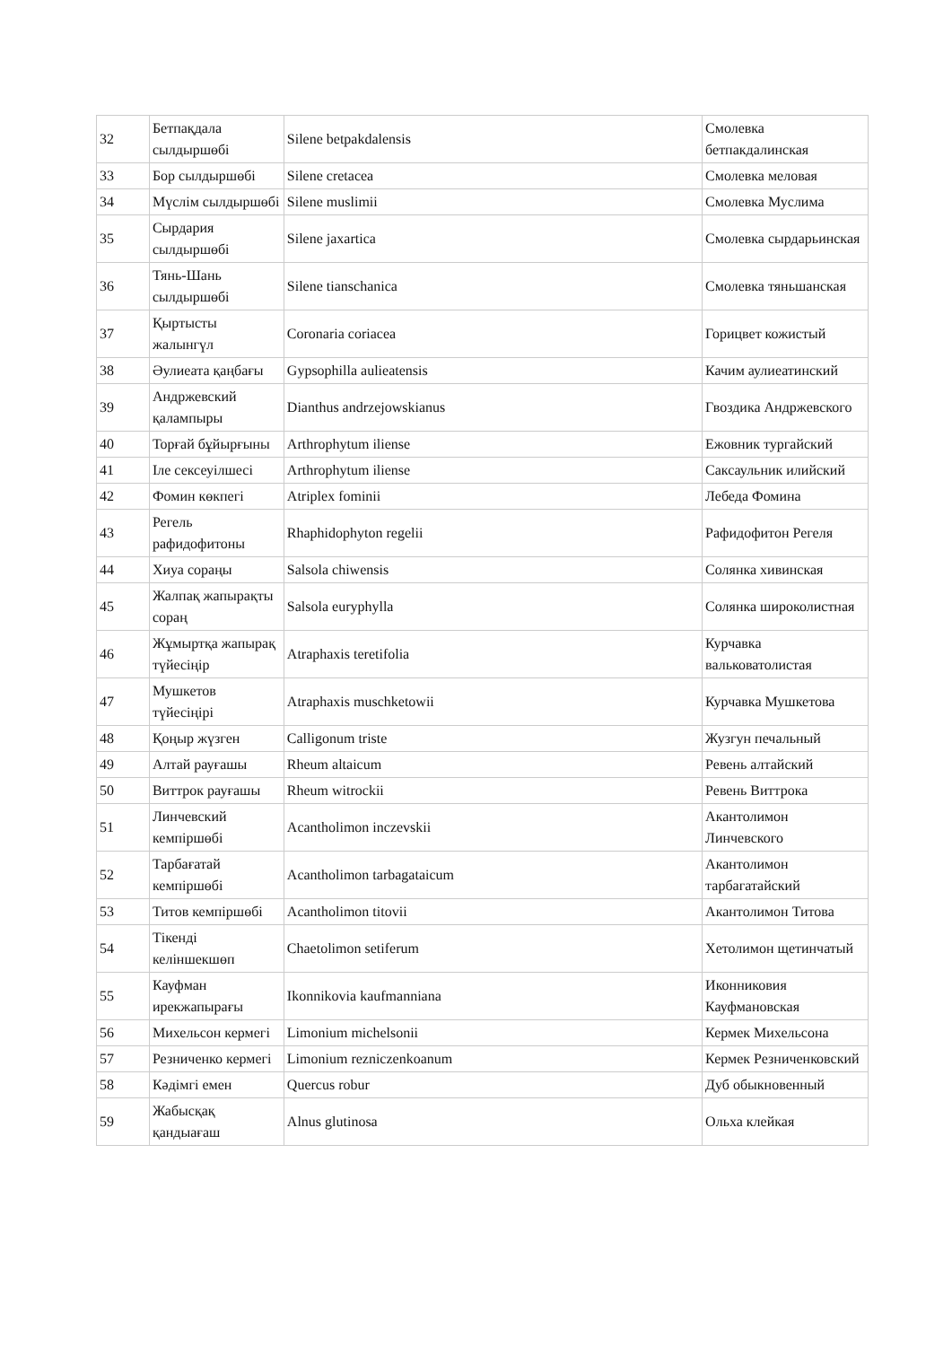| 32 | Бетпақдала сылдыршөбі | Silene betpakdalensis | Смолевка бетпакдалинская |
| 33 | Бор сылдыршөбі | Silene cretacea | Смолевка меловая |
| 34 | Мүслім сылдыршөбі | Silene muslimii | Смолевка Муслима |
| 35 | Сырдария сылдыршөбі | Silene jaxartica | Смолевка сырдарьинская |
| 36 | Тянь-Шань сылдыршөбі | Silene tianschanica | Смолевка тяньшанская |
| 37 | Қыртысты жалынгүл | Coronaria coriacea | Горицвет кожистый |
| 38 | Әулиеата қаңбағы | Gypsophilla aulieatensis | Качим аулиеатинский |
| 39 | Андржевский қалампыры | Dianthus andrzejowskianus | Гвоздика Андржевского |
| 40 | Торғай бұйырғыны | Arthrophytum iliense | Ежовник тургайский |
| 41 | Іле сексеуілшесі | Arthrophytum iliense | Саксаульник илийский |
| 42 | Фомин көкпегі | Atriplex fominii | Лебеда Фомина |
| 43 | Регель рафидофитоны | Rhaphidophyton regelii | Рафидофитон Регеля |
| 44 | Хиуа сораңы | Salsola chiwensis | Солянка хивинская |
| 45 | Жалпақ жапырақты сораң | Salsola euryphylla | Солянка широколистная |
| 46 | Жұмыртқа жапырақ түйесіңір | Atraphaxis teretifolia | Курчавка вальковатолистая |
| 47 | Мушкетов түйесіңірі | Atraphaxis muschketowii | Курчавка Мушкетова |
| 48 | Қоңыр жүзген | Calligonum triste | Жузгун печальный |
| 49 | Алтай рауғашы | Rheum altaicum | Ревень алтайский |
| 50 | Виттрок рауғашы | Rheum witrockii | Ревень Виттрока |
| 51 | Линчевский кемпіршөбі | Acantholimon inczevskii | Акантолимон Линчевского |
| 52 | Тарбағатай кемпіршөбі | Acantholimon tarbagataicum | Акантолимон тарбагатайский |
| 53 | Титов кемпіршөбі | Acantholimon titovii | Акантолимон Титова |
| 54 | Тікенді келіншекшөп | Chaetolimon setiferum | Хетолимон щетинчатый |
| 55 | Кауфман ирекжапырағы | Ikonnikovia kaufmanniana | Иконниковия Кауфмановская |
| 56 | Михельсон кермегі | Limonium michelsonii | Кермек Михельсона |
| 57 | Резниченко кермегі | Limonium rezniczenkoanum | Кермек Резниченковский |
| 58 | Кәдімгі емен | Quercus robur | Дуб обыкновенный |
| 59 | Жабысқақ қандыағаш | Alnus glutinosa | Ольха клейкая |